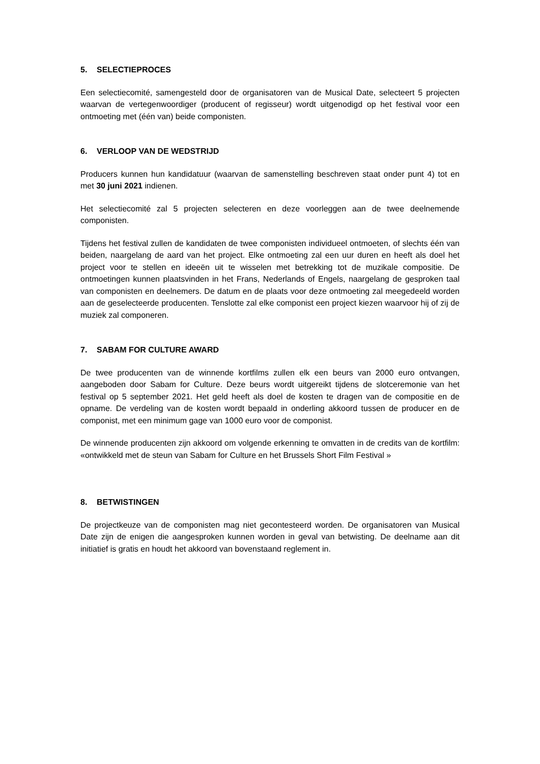5. SELECTIEPROCES
Een selectiecomité, samengesteld door de organisatoren van de Musical Date, selecteert 5 projecten waarvan de vertegenwoordiger (producent of regisseur) wordt uitgenodigd op het festival voor een ontmoeting met (één van) beide componisten.
6. VERLOOP VAN DE WEDSTRIJD
Producers kunnen hun kandidatuur (waarvan de samenstelling beschreven staat onder punt 4) tot en met 30 juni 2021 indienen.
Het selectiecomité zal 5 projecten selecteren en deze voorleggen aan de twee deelnemende componisten.
Tijdens het festival zullen de kandidaten de twee componisten individueel ontmoeten, of slechts één van beiden, naargelang de aard van het project. Elke ontmoeting zal een uur duren en heeft als doel het project voor te stellen en ideeën uit te wisselen met betrekking tot de muzikale compositie. De ontmoetingen kunnen plaatsvinden in het Frans, Nederlands of Engels, naargelang de gesproken taal van componisten en deelnemers. De datum en de plaats voor deze ontmoeting zal meegedeeld worden aan de geselecteerde producenten. Tenslotte zal elke componist een project kiezen waarvoor hij of zij de muziek zal componeren.
7. SABAM FOR CULTURE AWARD
De twee producenten van de winnende kortfilms zullen elk een beurs van 2000 euro ontvangen, aangeboden door Sabam for Culture. Deze beurs wordt uitgereikt tijdens de slotceremonie van het festival op 5 september 2021. Het geld heeft als doel de kosten te dragen van de compositie en de opname. De verdeling van de kosten wordt bepaald in onderling akkoord tussen de producer en de componist, met een minimum gage van 1000 euro voor de componist.
De winnende producenten zijn akkoord om volgende erkenning te omvatten in de credits van de kortfilm: «ontwikkeld met de steun van Sabam for Culture en het Brussels Short Film Festival »
8. BETWISTINGEN
De projectkeuze van de componisten mag niet gecontesteerd worden. De organisatoren van Musical Date zijn de enigen die aangesproken kunnen worden in geval van betwisting. De deelname aan dit initiatief is gratis en houdt het akkoord van bovenstaand reglement in.